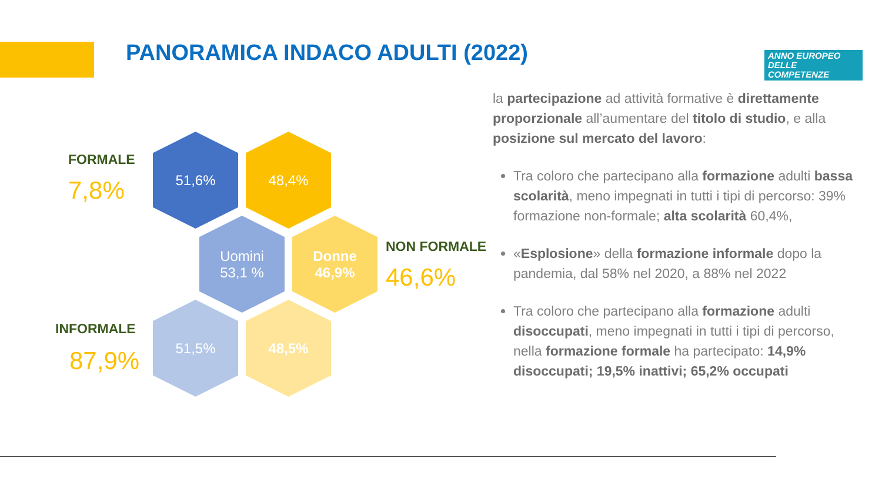PANORAMICA INDACO ADULTI (2022)
ANNO EUROPEO
DELLE
COMPETENZE
FORMALE
7,8%
51,6% 48,4%
Uomini
53,1 %
Donne
46,9%
NON FORMALE
46,6%
INFORMALE
87,9%
51,5% 48,5%
la partecipazione ad attività formative è direttamente proporzionale all’aumentare del titolo di studio, e alla posizione sul mercato del lavoro:
Tra coloro che partecipano alla formazione adulti bassa scolarità, meno impegnati in tutti i tipi di percorso: 39% formazione non-formale; alta scolarità 60,4%,
«Esplosione» della formazione informale dopo la pandemia, dal 58% nel 2020, a 88% nel 2022
Tra coloro che partecipano alla formazione adulti disoccupati, meno impegnati in tutti i tipi di percorso, nella formazione formale ha partecipato: 14,9% disoccupati; 19,5% inattivi; 65,2% occupati